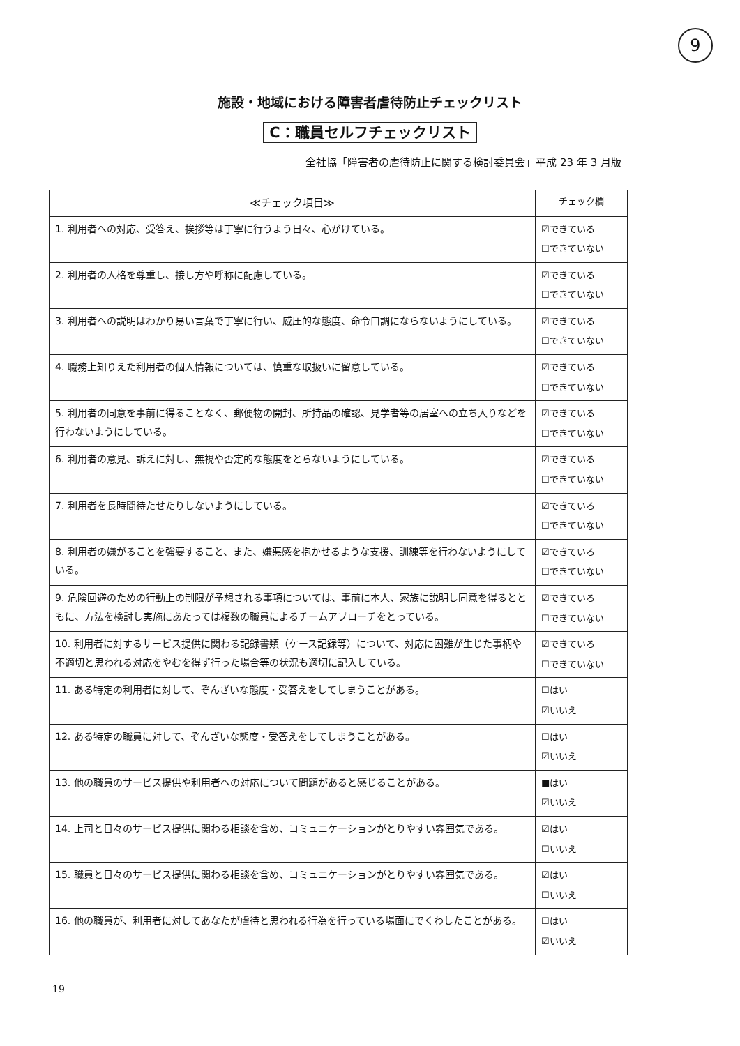9
施設・地域における障害者虐待防止チェックリスト
C：職員セルフチェックリスト
全社協「障害者の虐待防止に関する検討委員会」平成 23 年 3 月版
| ≪チェック項目≫ | チェック欄 |
| --- | --- |
| 1. 利用者への対応、受答え、挨拶等は丁寧に行うよう日々、心がけている。 | ☑できている ☐できていない |
| 2. 利用者の人格を尊重し、接し方や呼称に配慮している。 | ☑できている ☐できていない |
| 3. 利用者への説明はわかり易い言葉で丁寧に行い、威圧的な態度、命令口調にならないようにしている。 | ☑できている ☐できていない |
| 4. 職務上知りえた利用者の個人情報については、慎重な取扱いに留意している。 | ☑できている ☐できていない |
| 5. 利用者の同意を事前に得ることなく、郵便物の開封、所持品の確認、見学者等の居室への立ち入りなどを行わないようにしている。 | ☑できている ☐できていない |
| 6. 利用者の意見、訴えに対し、無視や否定的な態度をとらないようにしている。 | ☑できている ☐できていない |
| 7. 利用者を長時間待たせたりしないようにしている。 | ☑できている ☐できていない |
| 8. 利用者の嫌がることを強要すること、また、嫌悪感を抱かせるような支援、訓練等を行わないようにしている。 | ☑できている ☐できていない |
| 9. 危険回避のための行動上の制限が予想される事項については、事前に本人、家族に説明し同意を得るとともに、方法を検討し実施にあたっては複数の職員によるチームアプローチをとっている。 | ☑できている ☐できていない |
| 10. 利用者に対するサービス提供に関わる記録書類（ケース記録等）について、対応に困難が生じた事柄や不適切と思われる対応をやむを得ず行った場合等の状況も適切に記入している。 | ☑できている ☐できていない |
| 11. ある特定の利用者に対して、ぞんざいな態度・受答えをしてしまうことがある。 | ☐はい ☑いいえ |
| 12. ある特定の職員に対して、ぞんざいな態度・受答えをしてしまうことがある。 | ☐はい ☑いいえ |
| 13. 他の職員のサービス提供や利用者への対応について問題があると感じることがある。 | ■はい ☑いいえ |
| 14. 上司と日々のサービス提供に関わる相談を含め、コミュニケーションがとりやすい雰囲気である。 | ☑はい ☐いいえ |
| 15. 職員と日々のサービス提供に関わる相談を含め、コミュニケーションがとりやすい雰囲気である。 | ☑はい ☐いいえ |
| 16. 他の職員が、利用者に対してあなたが虐待と思われる行為を行っている場面にでくわしたことがある。 | ☐はい ☑いいえ |
19